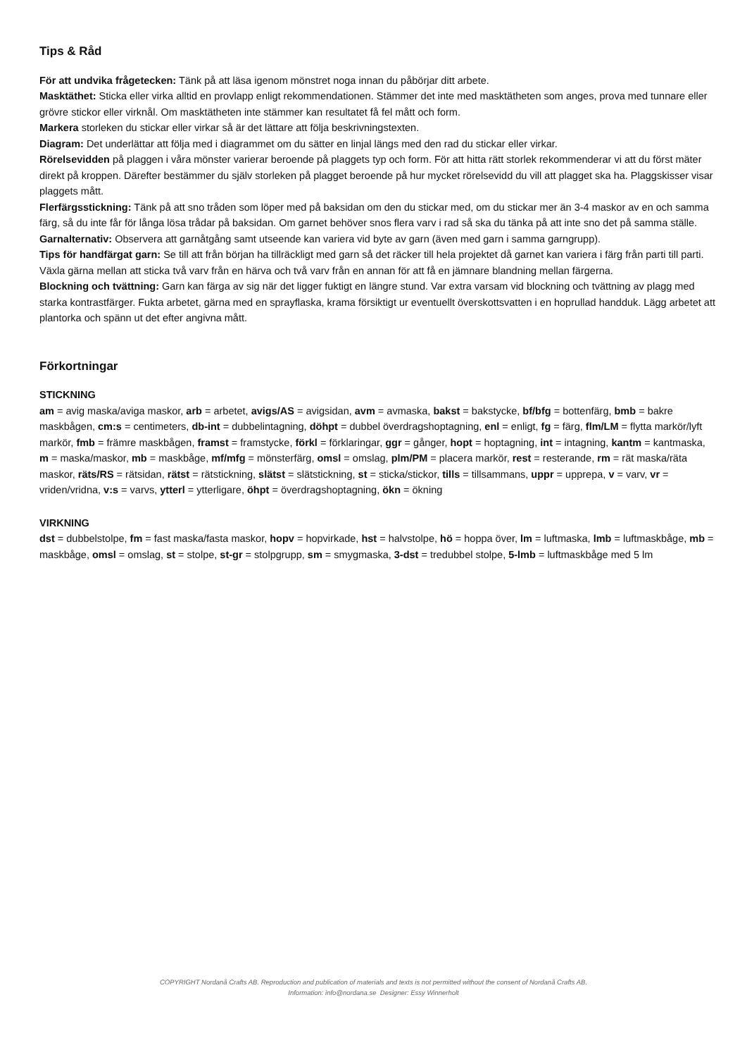Tips & Råd
För att undvika frågetecken: Tänk på att läsa igenom mönstret noga innan du påbörjar ditt arbete.
Masktäthet: Sticka eller virka alltid en provlapp enligt rekommendationen. Stämmer det inte med masktätheten som anges, prova med tunnare eller grövre stickor eller virknål. Om masktätheten inte stämmer kan resultatet få fel mått och form.
Markera storleken du stickar eller virkar så är det lättare att följa beskrivningstexten.
Diagram: Det underlättar att följa med i diagrammet om du sätter en linjal längs med den rad du stickar eller virkar.
Rörelsevidden på plaggen i våra mönster varierar beroende på plaggets typ och form. För att hitta rätt storlek rekommenderar vi att du först mäter direkt på kroppen. Därefter bestämmer du själv storleken på plagget beroende på hur mycket rörelsevidd du vill att plagget ska ha. Plaggskisser visar plaggets mått.
Flerfärgsstickning: Tänk på att sno tråden som löper med på baksidan om den du stickar med, om du stickar mer än 3-4 maskor av en och samma färg, så du inte får för långa lösa trådar på baksidan. Om garnet behöver snos flera varv i rad så ska du tänka på att inte sno det på samma ställe.
Garnalternativ: Observera att garnåtgång samt utseende kan variera vid byte av garn (även med garn i samma garngrupp).
Tips för handfärgat garn: Se till att från början ha tillräckligt med garn så det räcker till hela projektet då garnet kan variera i färg från parti till parti. Växla gärna mellan att sticka två varv från en härva och två varv från en annan för att få en jämnare blandning mellan färgerna.
Blockning och tvättning: Garn kan färga av sig när det ligger fuktigt en längre stund. Var extra varsam vid blockning och tvättning av plagg med starka kontrastfärger. Fukta arbetet, gärna med en sprayflaska, krama försiktigt ur eventuellt överskottsvatten i en hoprullad handduk. Lägg arbetet att plantorka och spänn ut det efter angivna mått.
Förkortningar
STICKNING
am = avig maska/aviga maskor, arb = arbetet, avigs/AS = avigsidan, avm = avmaska, bakst = bakstycke, bf/bfg = bottenfärg, bmb = bakre maskbågen, cm:s = centimeters, db-int = dubbelintagning, döhpt = dubbel överdragshoptagning, enl = enligt, fg = färg, flm/LM = flytta markör/lyft markör, fmb = främre maskbågen, framst = framstycke, förkl = förklaringar, ggr = gånger, hopt = hoptagning, int = intagning, kantm = kantmaska, m = maska/maskor, mb = maskbåge, mf/mfg = mönsterfärg, omsl = omslag, plm/PM = placera markör, rest = resterande, rm = rät maska/räta maskor, räts/RS = rätsidan, rätst = rätstickning, slätst = slätstickning, st = sticka/stickor, tills = tillsammans, uppr = upprepa, v = varv, vr = vriden/vridna, v:s = varvs, ytterl = ytterligare, öhpt = överdragshoptagning, ökn = ökning
VIRKNING
dst = dubbelstolpe, fm = fast maska/fasta maskor, hopv = hopvirkade, hst = halvstolpe, hö = hoppa över, lm = luftmaska, lmb = luftmaskbåge, mb = maskbåge, omsl = omslag, st = stolpe, st-gr = stolpgrupp, sm = smygmaska, 3-dst = tredubbel stolpe, 5-lmb = luftmaskbåge med 5 lm
COPYRIGHT Nordanå Crafts AB. Reproduction and publication of materials and texts is not permitted without the consent of Nordanå Crafts AB.
Information: info@nordana.se Designer: Essy Winnerholt